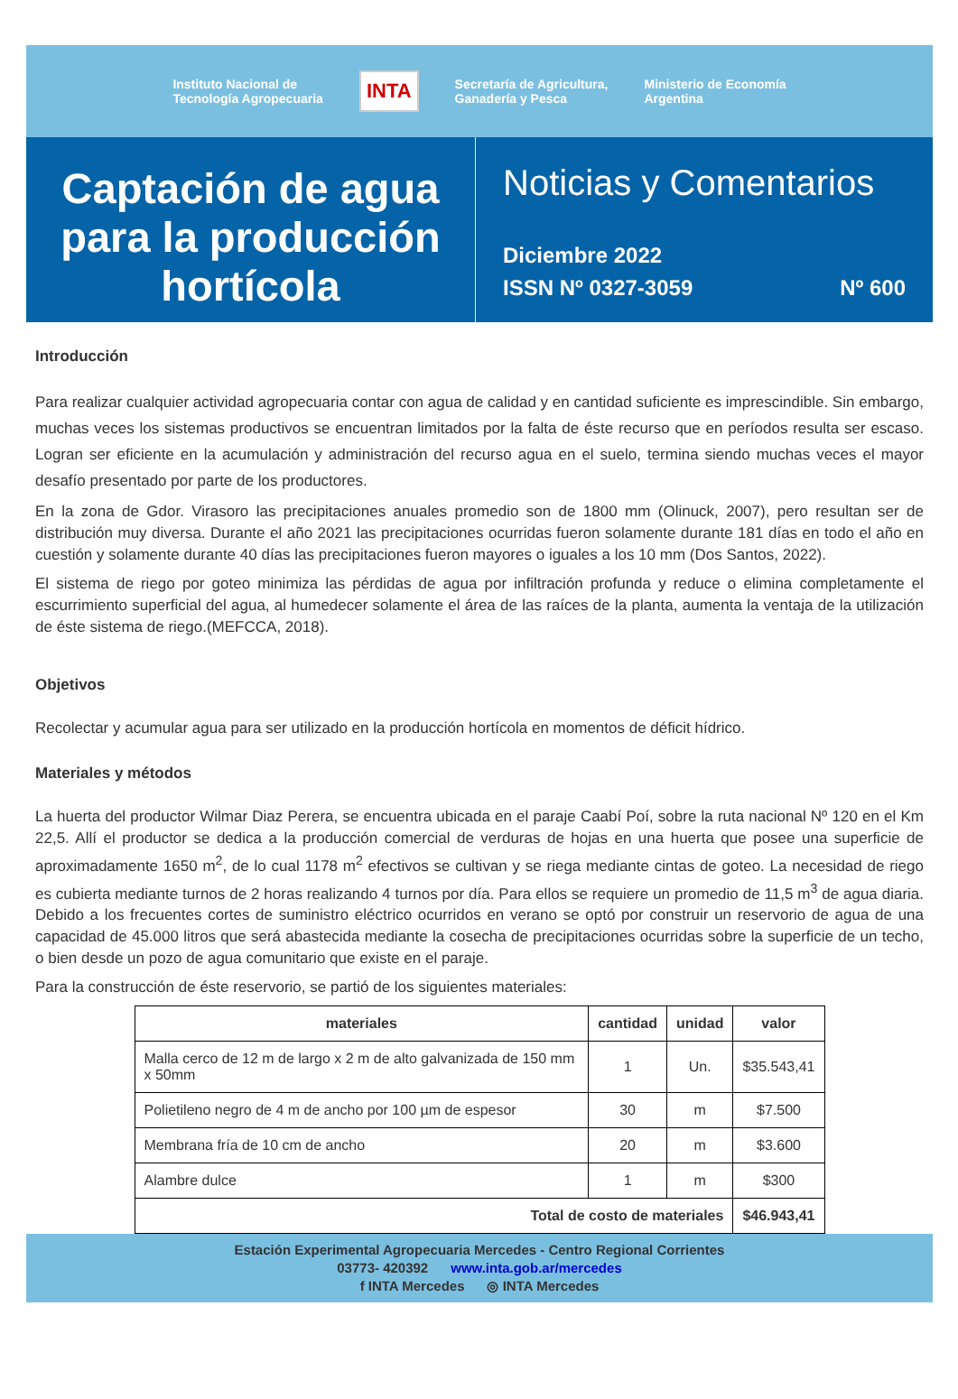Instituto Nacional de
Tecnología Agropecuaria INTA Secretaría de Agricultura,
Ganadería y Pesca Ministerio de Economía
Argentina
Captación de agua para la producción hortícola
Noticias y Comentarios
Diciembre 2022
ISSN Nº 0327-3059 Nº 600
Introducción
Para realizar cualquier actividad agropecuaria contar con agua de calidad y en cantidad suficiente es imprescindible. Sin embargo, muchas veces los sistemas productivos se encuentran limitados por la falta de éste recurso que en períodos resulta ser escaso. Logran ser eficiente en la acumulación y administración del recurso agua en el suelo, termina siendo muchas veces el mayor desafío presentado por parte de los productores.
En la zona de Gdor. Virasoro las precipitaciones anuales promedio son de 1800 mm (Olinuck, 2007), pero resultan ser de distribución muy diversa. Durante el año 2021 las precipitaciones ocurridas fueron solamente durante 181 días en todo el año en cuestión y solamente durante 40 días las precipitaciones fueron mayores o iguales a los 10 mm (Dos Santos, 2022).
El sistema de riego por goteo minimiza las pérdidas de agua por infiltración profunda y reduce o elimina completamente el escurrimiento superficial del agua, al humedecer solamente el área de las raíces de la planta, aumenta la ventaja de la utilización de éste sistema de riego.(MEFCCA, 2018).
Objetivos
Recolectar y acumular agua para ser utilizado en la producción hortícola en momentos de déficit hídrico.
Materiales y métodos
La huerta del productor Wilmar Diaz Perera, se encuentra ubicada en el paraje Caabí Poí, sobre la ruta nacional Nº 120 en el Km 22,5. Allí el productor se dedica a la producción comercial de verduras de hojas en una huerta que posee una superficie de aproximadamente 1650 m<sup>2</sup>, de lo cual 1178 m<sup>2</sup> efectivos se cultivan y se riega mediante cintas de goteo. La necesidad de riego es cubierta mediante turnos de 2 horas realizando 4 turnos por día. Para ellos se requiere un promedio de 11,5 m<sup>3</sup> de agua diaria. Debido a los frecuentes cortes de suministro eléctrico ocurridos en verano se optó por construir un reservorio de agua de una capacidad de 45.000 litros que será abastecida mediante la cosecha de precipitaciones ocurridas sobre la superficie de un techo, o bien desde un pozo de agua comunitario que existe en el paraje.
Para la construcción de éste reservorio, se partió de los siguientes materiales:
| materiales | cantidad | unidad | valor |
| --- | --- | --- | --- |
| Malla cerco de 12 m de largo x 2 m de alto galvanizada de 150 mm x 50mm | 1 | Un. | $35.543,41 |
| Polietileno negro de 4 m de ancho por 100 µm de espesor | 30 | m | $7.500 |
| Membrana fría de 10 cm de ancho | 20 | m | $3.600 |
| Alambre dulce | 1 | m | $300 |
| Total de costo de materiales | | | $46.943,41 |
Estación Experimental Agropecuaria Mercedes - Centro Regional Corrientes
03773- 420392 www.inta.gob.ar/mercedes
f INTA Mercedes ◎ INTA Mercedes